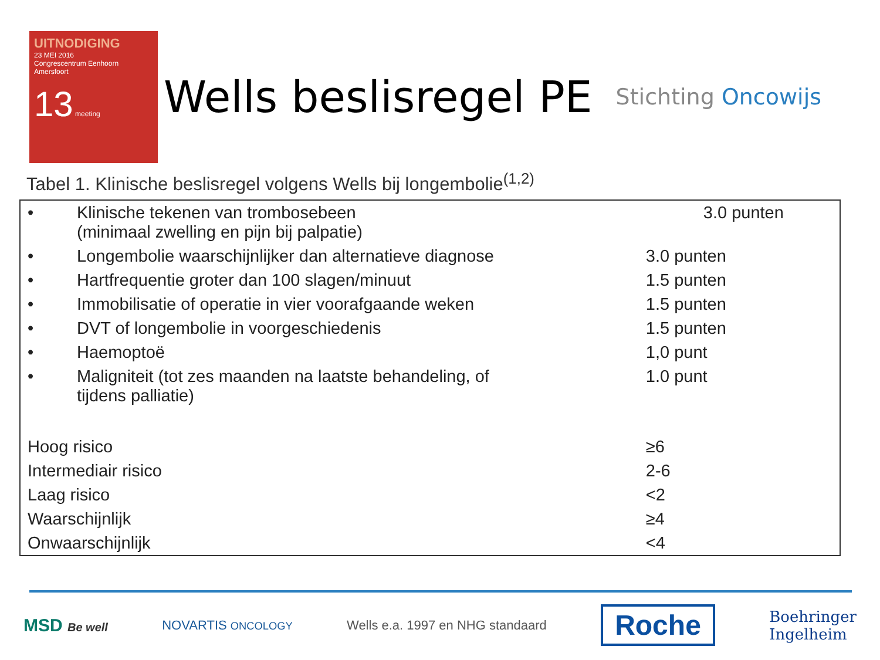UITNODIGING
23 MEI 2016
Congrescentrum Eenhoorn
Amersfoort
13 meeting
Wells beslisregel PE
Stichting Oncowijs
Tabel 1. Klinische beslisregel volgens Wells bij longembolie<sup>(1,2)</sup>
| • | Klinische tekenen van trombosebeen (minimaal zwelling en pijn bij palpatie) | 3.0 punten |
| • | Longembolie waarschijnlijker dan alternatieve diagnose | 3.0 punten |
| • | Hartfrequentie groter dan 100 slagen/minuut | 1.5 punten |
| • | Immobilisatie of operatie in vier voorafgaande weken | 1.5 punten |
| • | DVT of longembolie in voorgeschiedenis | 1.5 punten |
| • | Haemoptoë | 1,0 punt |
| • | Maligniteit (tot zes maanden na laatste behandeling, of tijdens palliatie) | 1.0 punt |
| Hoog risico | | ≥6 |
| Intermediair risico | | 2-6 |
| Laag risico | | <2 |
| Waarschijnlijk | | ≥4 |
| Onwaarschijnlijk | | <4 |
MSD Be well NOVARTIS ONCOLOGY
Wells e.a. 1997 en NHG standaard
Roche
Boehringer
Ingelheim